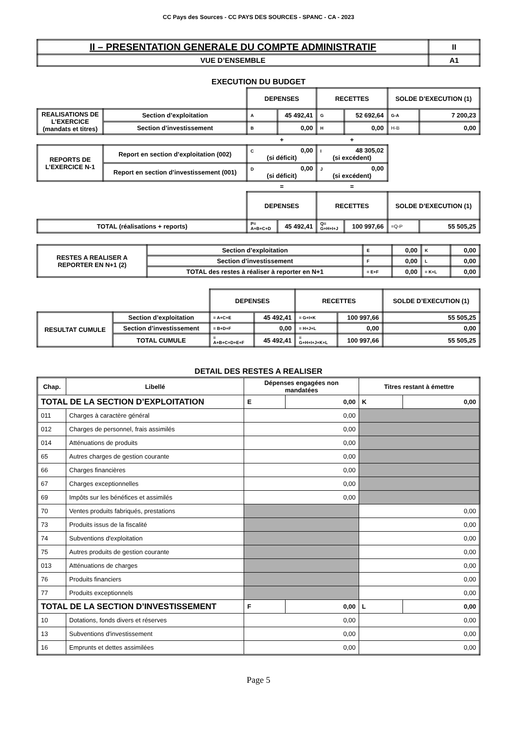CC Pays des Sources - CC PAYS DES SOURCES - SPANC - CA - 2023
| II – PRESENTATION GENERALE DU COMPTE ADMINISTRATIF | II |
| VUE D’ENSEMBLE | A1 |
EXECUTION DU BUDGET
| | | DEPENSES | | RECETTES | | SOLDE D’EXECUTION (1) | |
| REALISATIONS DE L’EXERCICE (mandats et titres) | Section d’exploitation | A | 45 492,41 | G | 52 692,64 | G-A | 7 200,23 |
| | Section d’investissement | B | 0,00 | H | 0,00 | H-B | 0,00 |
| | | + | | + | | | |
| REPORTS DE L’EXERCICE N-1 | Report en section d’exploitation (002) | C 0,00 (si déficit) | | I 48 305,02 (si excédent) | | | |
| | Report en section d’investissement (001) | D 0,00 (si déficit) | | J 0,00 (si excédent) | | | |
| | | = | | = | | | |
| | | DEPENSES | | RECETTES | | SOLDE D’EXECUTION (1) | |
| TOTAL (réalisations + reports) | | P= A+B+C+D | 45 492,41 | Q= G+H+I+J | 100 997,66 | =Q-P | 55 505,25 |
| RESTES A REALISER A REPORTER EN N+1 (2) | Section d’exploitation | E | 0,00 | K | 0,00 |
| | Section d’investissement | F | 0,00 | L | 0,00 |
| | TOTAL des restes à réaliser à reporter en N+1 | = E+F | 0,00 | = K+L | 0,00 |
| | | DEPENSES | | RECETTES | | SOLDE D’EXECUTION (1) |
| RESULTAT CUMULE | Section d’exploitation | = A+C+E | 45 492,41 | = G+I+K | 100 997,66 | 55 505,25 |
| | Section d’investissement | = B+D+F | 0,00 | = H+J+L | 0,00 | 0,00 |
| | TOTAL CUMULE | = A+B+C+D+E+F | 45 492,41 | = G+H+I+J+K+L | 100 997,66 | 55 505,25 |
DETAIL DES RESTES A REALISER
| Chap. | Libellé | Dépenses engagées non mandatées | | Titres restant à émettre | |
| TOTAL DE LA SECTION D’EXPLOITATION | | E | 0,00 | K | 0,00 |
| 011 | Charges à caractère général | 0,00 | | | |
| 012 | Charges de personnel, frais assimilés | 0,00 | | | |
| 014 | Atténuations de produits | 0,00 | | | |
| 65 | Autres charges de gestion courante | 0,00 | | | |
| 66 | Charges financières | 0,00 | | | |
| 67 | Charges exceptionnelles | 0,00 | | | |
| 69 | Impôts sur les bénéfices et assimilés | 0,00 | | | |
| 70 | Ventes produits fabriqués, prestations | | | 0,00 | |
| 73 | Produits issus de la fiscalité | | | 0,00 | |
| 74 | Subventions d'exploitation | | | 0,00 | |
| 75 | Autres produits de gestion courante | | | 0,00 | |
| 013 | Atténuations de charges | | | 0,00 | |
| 76 | Produits financiers | | | 0,00 | |
| 77 | Produits exceptionnels | | | 0,00 | |
| TOTAL DE LA SECTION D’INVESTISSEMENT | | F | 0,00 | L | 0,00 |
| 10 | Dotations, fonds divers et réserves | 0,00 | | 0,00 | |
| 13 | Subventions d'investissement | 0,00 | | 0,00 | |
| 16 | Emprunts et dettes assimilées | 0,00 | | 0,00 | |
Page 5